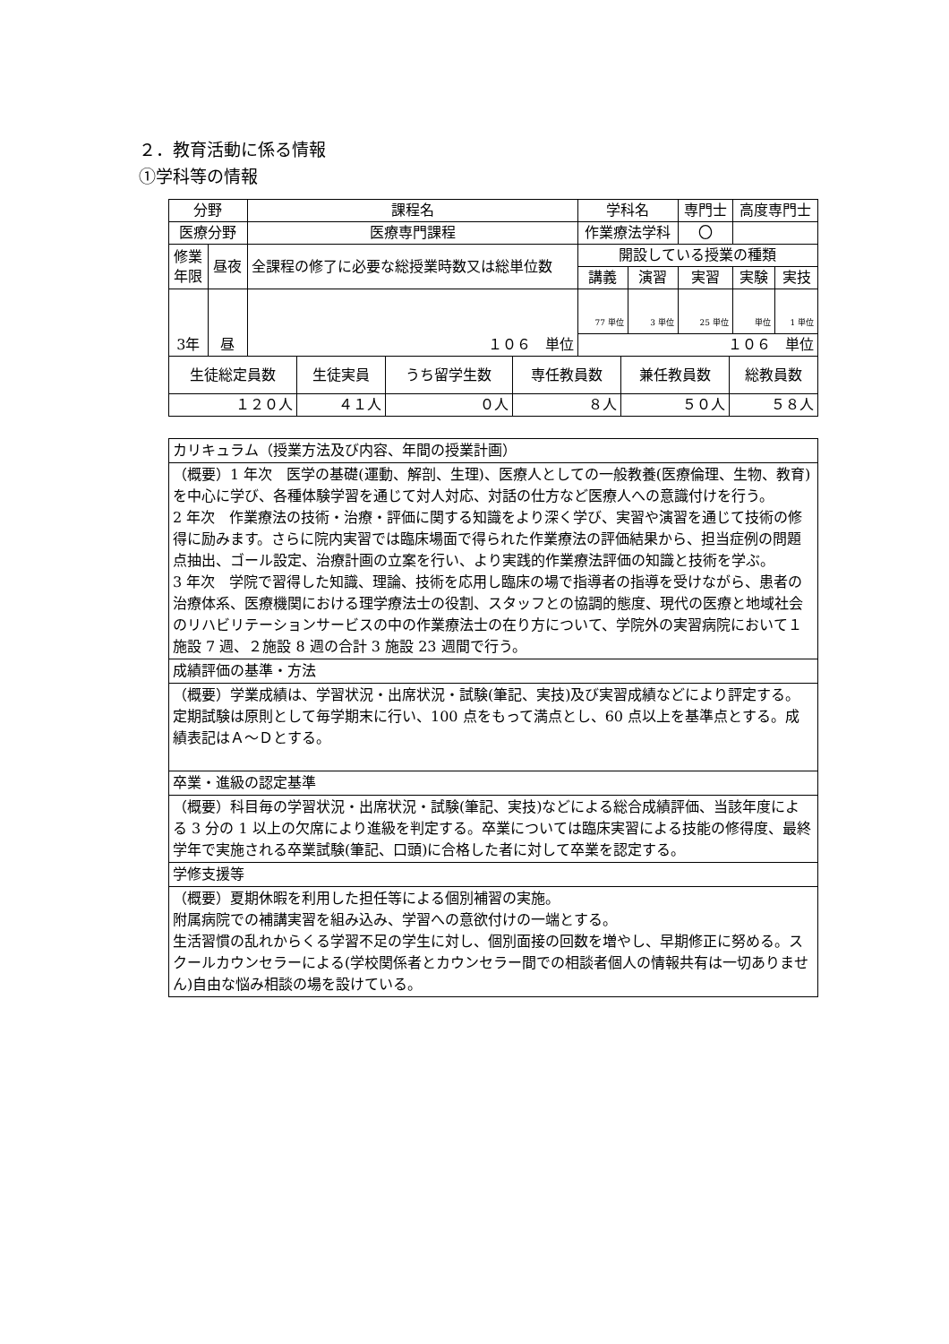２．教育活動に係る情報
①学科等の情報
| 分野 | | 課程名 | 学科名 | | | 専門士 | 高度専門士 | |
| 医療分野 | | 医療専門課程 | 作業療法学科 | | | 〇 | | |
| 修業 年限 | 昼夜 | 全課程の修了に必要な総授業時数又は総単位数 | | 開設している授業の種類 | | | | |
| | | | | 講義 | 演習 | 実習 | 実験 | 実技 |
| 3年 | 昼 | １０６ 単位 | | 77 単位 | 3 単位 | 25 単位 | 単位 | 1 単位 |
| | | | | １０６ 単位 | | | | |
| 生徒総定員数 | 生徒実員 | うち留学生数 | 専任教員数 | 兼任教員数 | 総教員数 |
| １２０人 | ４１人 | ０人 | ８人 | ５０人 | ５８人 |
| カリキュラム（授業方法及び内容、年間の授業計画） |
| （概要）1 年次 医学の基礎(運動、解剖、生理)、医療人としての一般教養(医療倫理、生物、教育)を中心に学び、各種体験学習を通じて対人対応、対話の仕方など医療人への意識付けを行う。 2 年次 作業療法の技術・治療・評価に関する知識をより深く学び、実習や演習を通じて技術の修得に励みます。さらに院内実習では臨床場面で得られた作業療法の評価結果から、担当症例の問題点抽出、ゴール設定、治療計画の立案を行い、より実践的作業療法評価の知識と技術を学ぶ。 3 年次 学院で習得した知識、理論、技術を応用し臨床の場で指導者の指導を受けながら、患者の治療体系、医療機関における理学療法士の役割、スタッフとの協調的態度、現代の医療と地域社会のリハビリテーションサービスの中の作業療法士の在り方について、学院外の実習病院において１施設 7 週、２施設 8 週の合計 3 施設 23 週間で行う。 |
| 成績評価の基準・方法 |
| （概要）学業成績は、学習状況・出席状況・試験(筆記、実技)及び実習成績などにより評定する。定期試験は原則として毎学期末に行い、100 点をもって満点とし、60 点以上を基準点とする。成績表記はＡ～Ｄとする。 |
| 卒業・進級の認定基準 |
| （概要）科目毎の学習状況・出席状況・試験(筆記、実技)などによる総合成績評価、当該年度による 3 分の 1 以上の欠席により進級を判定する。卒業については臨床実習による技能の修得度、最終学年で実施される卒業試験(筆記、口頭)に合格した者に対して卒業を認定する。 |
| 学修支援等 |
| （概要）夏期休暇を利用した担任等による個別補習の実施。 附属病院での補講実習を組み込み、学習への意欲付けの一端とする。 生活習慣の乱れからくる学習不足の学生に対し、個別面接の回数を増やし、早期修正に努める。スクールカウンセラーによる(学校関係者とカウンセラー間での相談者個人の情報共有は一切ありません)自由な悩み相談の場を設けている。 |